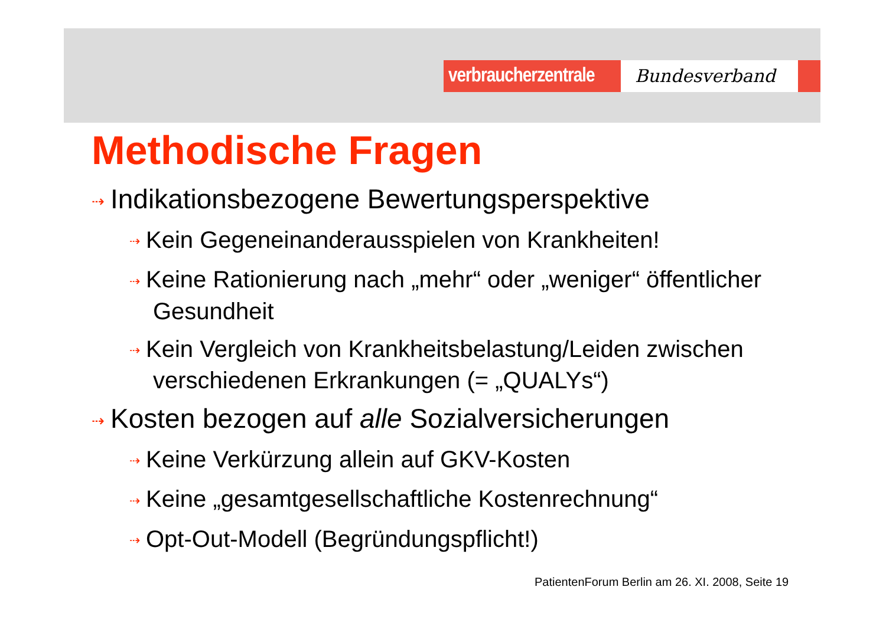verbraucherzentrale
Bundesverband
Methodische Fragen
⇢ Indikationsbezogene Bewertungsperspektive
⇢ Kein Gegeneinanderausspielen von Krankheiten!
⇢ Keine Rationierung nach „mehr“ oder „weniger“ öffentlicher Gesundheit
⇢ Kein Vergleich von Krankheitsbelastung/Leiden zwischen verschiedenen Erkrankungen (= „QUALYs“)
⇢ Kosten bezogen auf alle Sozialversicherungen
⇢ Keine Verkürzung allein auf GKV-Kosten
⇢ Keine „gesamtgesellschaftliche Kostenrechnung“
⇢ Opt-Out-Modell (Begründungspflicht!)
PatientenForum Berlin am 26. XI. 2008, Seite 19